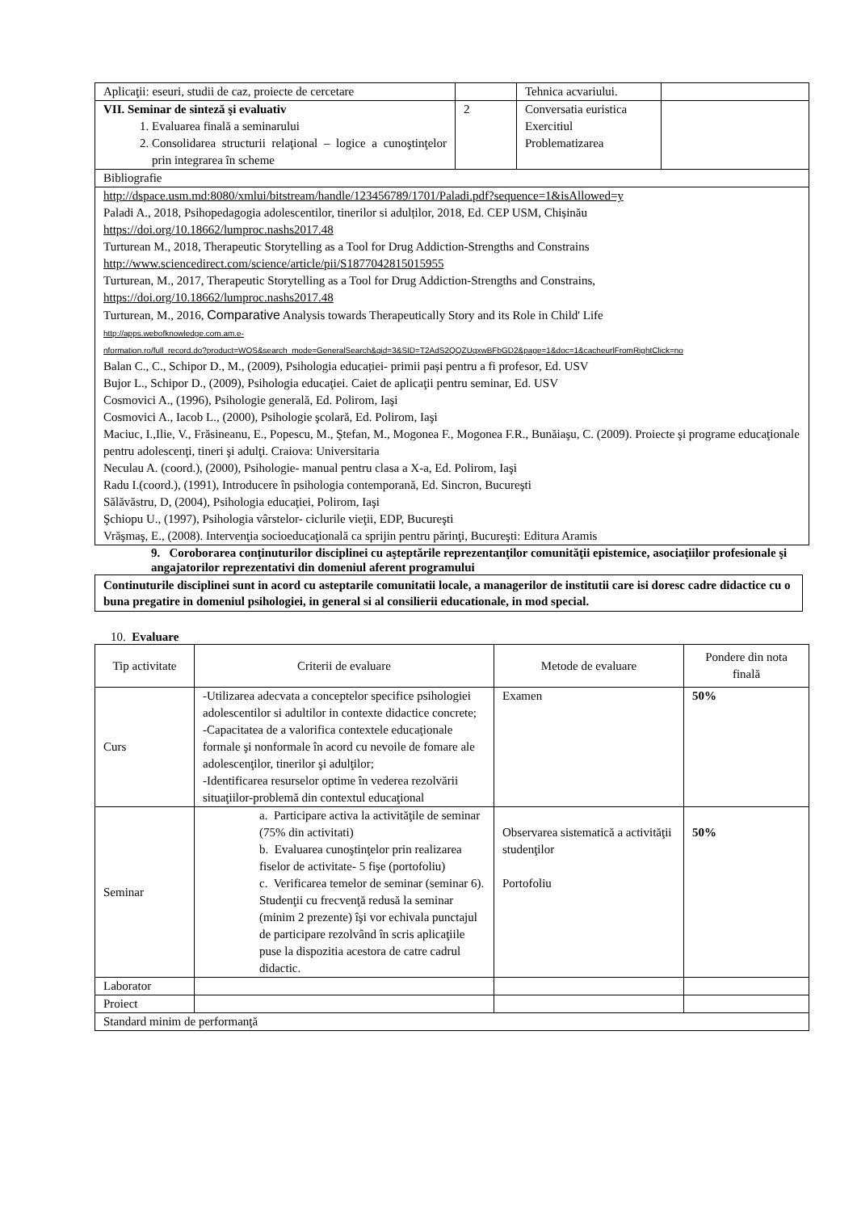| Aplicaţii: eseuri, studii de caz, proiecte de cercetare | | Tehnica acvariului. | |
| VII. Seminar de sinteză şi evaluativ 1. Evaluarea finală a seminarului 2. Consolidarea structurii relaţional – logice a cunoştinţelor prin integrarea în scheme | 2 | Conversatia euristica Exercitiul Problematizarea | |
| Bibliografie | | | |
| http://dspace.usm.md:8080/xmlui/bitstream/handle/123456789/1701/Paladi.pdf?sequence=1&isAllowed=y Paladi A., 2018, Psihopedagogia adolescentilor, tinerilor si adulților, 2018, Ed. CEP USM, Chișinău https://doi.org/10.18662/lumproc.nashs2017.48 Turturean M., 2018, Therapeutic Storytelling as a Tool for Drug Addiction-Strengths and Constrains http://www.sciencedirect.com/science/article/pii/S1877042815015955 Turturean, M., 2017, Therapeutic Storytelling as a Tool for Drug Addiction-Strengths and Constrains, https://doi.org/10.18662/lumproc.nashs2017.48 Turturean, M., 2016, Comparative Analysis towards Therapeutically Story and its Role in Child' Life http://apps.webofknowledge.com.am.e- nformation.ro/full_record.do?product=WOS&search_mode=GeneralSearch&qid=3&SID=T2AdS2QQZUqxwBFbGD2&page=1&doc=1&cacheurlFromRightClick=no Balan C., C., Schipor D., M., (2009), Psihologia educației- primii pași pentru a fi profesor, Ed. USV Bujor L., Schipor D., (2009), Psihologia educaţiei. Caiet de aplicaţii pentru seminar, Ed. USV Cosmovici A., (1996), Psihologie generală, Ed. Polirom, Iaşi Cosmovici A., Iacob L., (2000), Psihologie şcolară, Ed. Polirom, Iaşi Maciuc, I.,Ilie, V., Frăsineanu, E., Popescu, M., Ştefan, M., Mogonea F., Mogonea F.R., Bunăiaşu, C. (2009). Proiecte şi programe educaţionale pentru adolescenţi, tineri şi adulţi. Craiova: Universitaria Neculau A. (coord.), (2000), Psihologie- manual pentru clasa a X-a, Ed. Polirom, Iaşi Radu I.(coord.), (1991), Introducere în psihologia contemporană, Ed. Sincron, Bucureşti Sălăvăstru, D, (2004), Psihologia educaţiei, Polirom, Iaşi Şchiopu U., (1997), Psihologia vârstelor- ciclurile vieţii, EDP, Bucureşti Vrăşmaş, E., (2008). Intervenţia socioeducaţională ca sprijin pentru părinţi, Bucureşti: Editura Aramis | | | |
9. Coroborarea conţinuturilor disciplinei cu aşteptările reprezentanţilor comunităţii epistemice, asociaţiilor profesionale şi angajatorilor reprezentativi din domeniul aferent programului
Continuturile disciplinei sunt in acord cu asteptarile comunitatii locale, a managerilor de institutii care isi doresc cadre didactice cu o buna pregatire in domeniul psihologiei, in general si al consilierii educationale, in mod special.
10. Evaluare
| Tip activitate | Criterii de evaluare | Metode de evaluare | Pondere din nota finală |
| Curs | -Utilizarea adecvata a conceptelor specifice psihologiei adolescentilor si adultilor in contexte didactice concrete; -Capacitatea de a valorifica contextele educaţionale formale şi nonformale în acord cu nevoile de fomare ale adolescenţilor, tinerilor şi adulţilor; -Identificarea resurselor optime în vederea rezolvării situaţiilor-problemă din contextul educaţional | Examen | 50% |
| Seminar | a. Participare activa la activităţile de seminar (75% din activitati) b. Evaluarea cunoştinţelor prin realizarea fiselor de activitate- 5 fişe (portofoliu) c. Verificarea temelor de seminar (seminar 6). Studenţii cu frecvenţă redusă la seminar (minim 2 prezente) îşi vor echivala punctajul de participare rezolvând în scris aplicaţiile puse la dispozitia acestora de catre cadrul didactic. | Observarea sistematică a activităţii studenţilor Portofoliu | 50% |
| Laborator | | | |
| Proiect | | | |
| Standard minim de performanţă | | | |